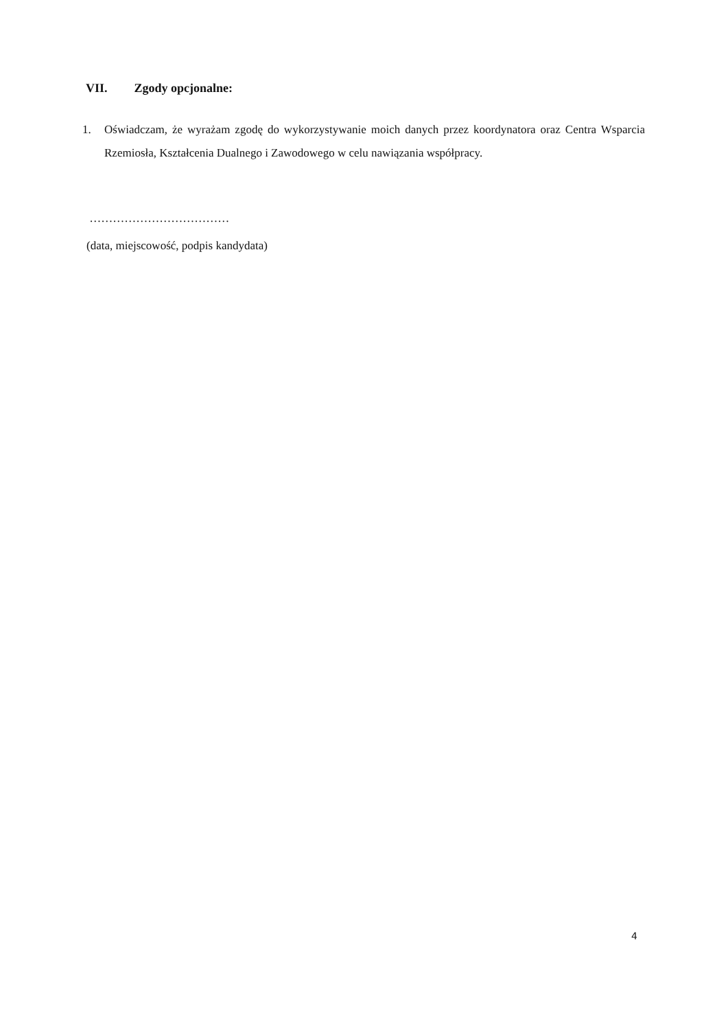VII. Zgody opcjonalne:
1. Oświadczam, że wyrażam zgodę do wykorzystywanie moich danych przez koordynatora oraz Centra Wsparcia Rzemiosła, Kształcenia Dualnego i Zawodowego w celu nawiązania współpracy.
………………………………
(data, miejscowość, podpis kandydata)
4